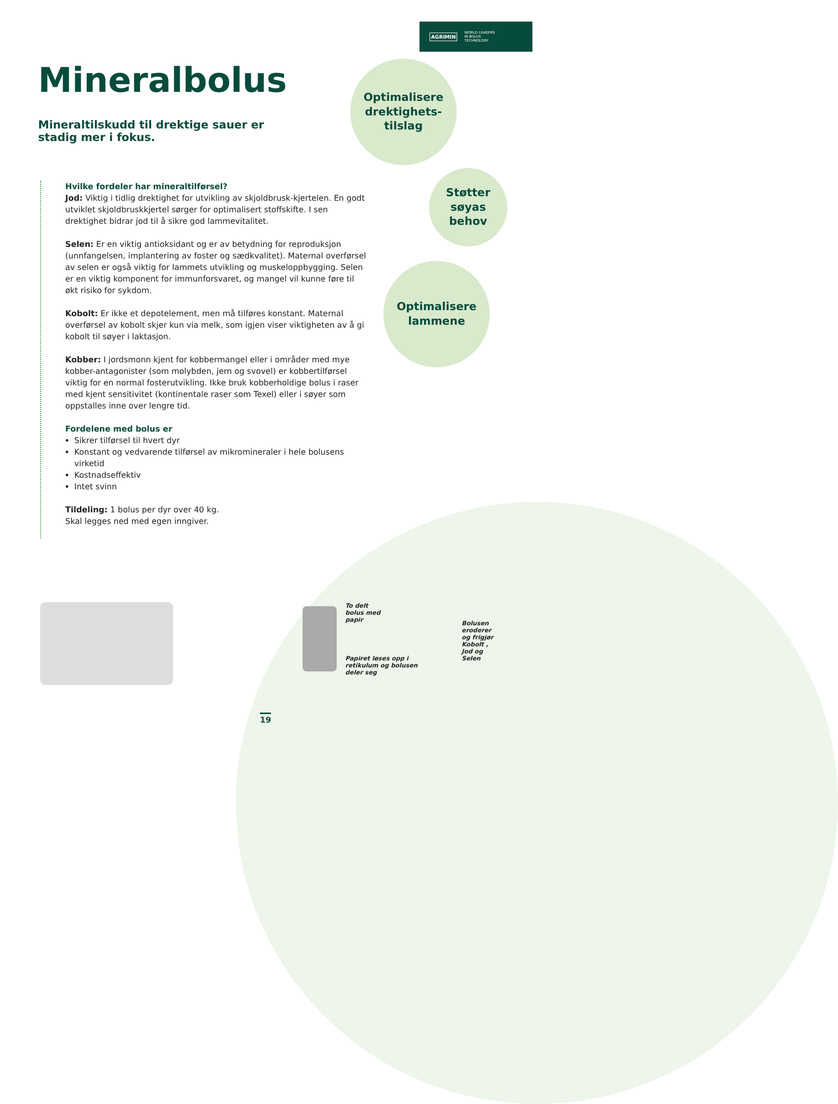AGRIMIN WORLD LEADERS
IN BOLUS
TECHNOLOGY
Mineralbolus
Mineraltilskudd til drektige sauer er stadig mer i fokus.
Optimalisere
drektighets-
tilslag
Støtter
søyas
behov
Optimalisere
lammene
Hvilke fordeler har mineraltilførsel?
Jod: Viktig i tidlig drektighet for utvikling av skjoldbrusk-kjertelen. En godt utviklet skjoldbruskkjertel sørger for optimalisert stoffskifte. I sen drektighet bidrar jod til å sikre god lammevitalitet.
Selen: Er en viktig antioksidant og er av betydning for reproduksjon (unnfangelsen, implantering av foster og sædkvalitet). Maternal overførsel av selen er også viktig for lammets utvikling og muskeloppbygging. Selen er en viktig komponent for immunforsvaret, og mangel vil kunne føre til økt risiko for sykdom.
Kobolt: Er ikke et depotelement, men må tilføres konstant. Maternal overførsel av kobolt skjer kun via melk, som igjen viser viktigheten av å gi kobolt til søyer i laktasjon.
Kobber: I jordsmonn kjent for kobbermangel eller i områder med mye kobber-antagonister (som molybden, jern og svovel) er kobbertilførsel viktig for en normal fosterutvikling. Ikke bruk kobberholdige bolus i raser med kjent sensitivitet (kontinentale raser som Texel) eller i søyer som oppstalles inne over lengre tid.
Fordelene med bolus er
Sikrer tilførsel til hvert dyr
Konstant og vedvarende tilførsel av mikromineraler i hele bolusens virketid
Kostnadseffektiv
Intet svinn
Tildeling: 1 bolus per dyr over 40 kg.
Skal legges ned med egen inngiver.
To delt
bolus med
papir
Papiret løses opp i
retikulum og bolusen
deler seg
Bolusen
eroderer
og frigjør
Kobolt ,
Jod og
Selen
19